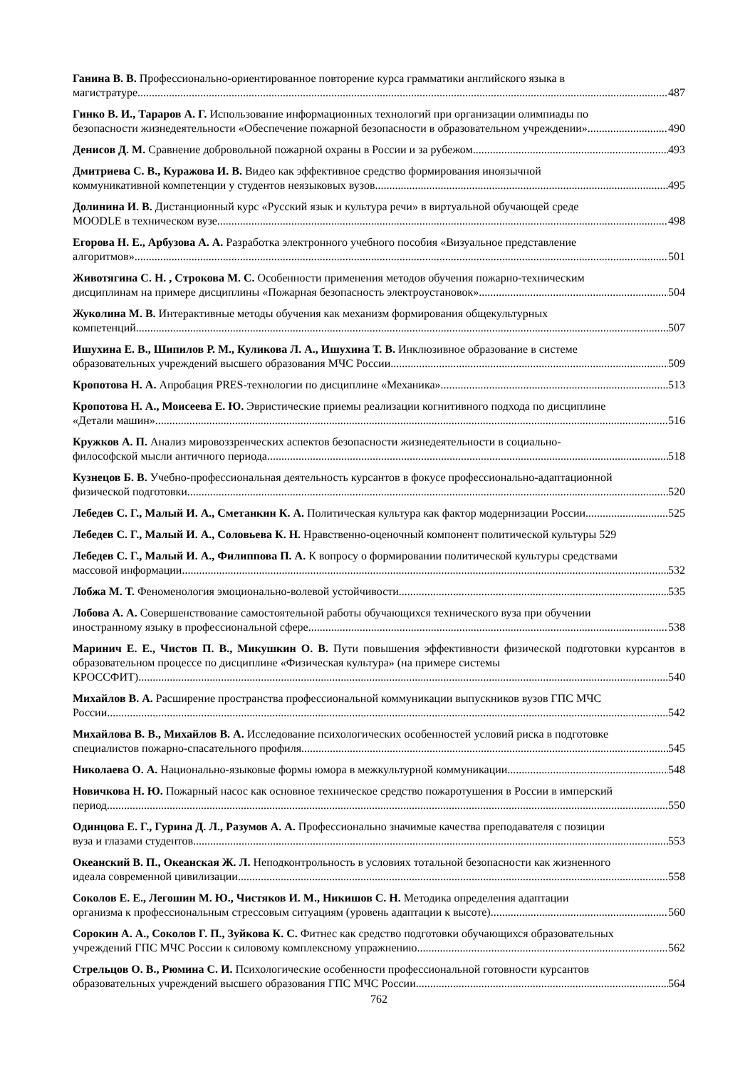Ганина В. В. Профессионально-ориентированное повторение курса грамматики английского языка в
магистратуре 487
Гинко В. И., Тараров А. Г. Использование информационных технологий при организации олимпиады по
безопасности жизнедеятельности «Обеспечение пожарной безопасности в образовательном учреждении» 490
Денисов Д. М. Сравнение добровольной пожарной охраны в России и за рубежом 493
Дмитриева С. В., Куражова И. В. Видео как эффективное средство формирования иноязычной
коммуникативной компетенции у студентов неязыковых вузов 495
Долинина И. В. Дистанционный курс «Русский язык и культура речи» в виртуальной обучающей среде
MOODLE в техническом вузе 498
Егорова Н. Е., Арбузова А. А. Разработка электронного учебного пособия «Визуальное представление
алгоритмов» 501
Животягина С. Н. , Строкова М. С. Особенности применения методов обучения пожарно-техническим
дисциплинам на примере дисциплины «Пожарная безопасность электроустановок» 504
Жуколина М. В. Интерактивные методы обучения как механизм формирования общекультурных
компетенций 507
Ишухина Е. В., Шипилов Р. М., Куликова Л. А., Ишухина Т. В. Инклюзивное образование в системе
образовательных учреждений высшего образования МЧС России 509
Кропотова Н. А. Апробация PRES-технологии по дисциплине «Механика» 513
Кропотова Н. А., Моисеева Е. Ю. Эвристические приемы реализации когнитивного подхода по дисциплине
«Детали машин» 516
Кружков А. П. Анализ мировоззренческих аспектов безопасности жизнедеятельности в социально-
философской мысли античного периода 518
Кузнецов Б. В. Учебно-профессиональная деятельность курсантов в фокусе профессионально-адаптационной
физической подготовки 520
Лебедев С. Г., Малый И. А., Сметанкин К. А. Политическая культура как фактор модернизации России 525
Лебедев С. Г., Малый И. А., Соловьева К. Н. Нравственно-оценочный компонент политической культуры 529
Лебедев С. Г., Малый И. А., Филиппова П. А. К вопросу о формировании политической культуры средствами
массовой информации 532
Лобжа М. Т. Феноменология эмоционально-волевой устойчивости 535
Лобова А. А. Совершенствование самостоятельной работы обучающихся технического вуза при обучении
иностранному языку в профессиональной сфере 538
Маринич Е. Е., Чистов П. В., Микушкин О. В. Пути повышения эффективности физической подготовки курсантов в образовательном процессе по дисциплине «Физическая культура» (на примере системы
КРОССФИТ) 540
Михайлов В. А. Расширение пространства профессиональной коммуникации выпускников вузов ГПС МЧС
России 542
Михайлова В. В., Михайлов В. А. Исследование психологических особенностей условий риска в подготовке
специалистов пожарно-спасательного профиля 545
Николаева О. А. Национально-языковые формы юмора в межкультурной коммуникации 548
Новичкова Н. Ю. Пожарный насос как основное техническое средство пожаротушения в России в имперский
период 550
Одинцова Е. Г., Гурина Д. Л., Разумов А. А. Профессионально значимые качества преподавателя с позиции
вуза и глазами студентов 553
Океанский В. П., Океанская Ж. Л. Неподконтрольность в условиях тотальной безопасности как жизненного
идеала современной цивилизации 558
Соколов Е. Е., Легошин М. Ю., Чистяков И. М., Никишов С. Н. Методика определения адаптации
организма к профессиональным стрессовым ситуациям (уровень адаптации к высоте) 560
Сорокин А. А., Соколов Г. П., Зуйкова К. С. Фитнес как средство подготовки обучающихся образовательных
учреждений ГПС МЧС России к силовому комплексному упражнению 562
Стрельцов О. В., Рюмина С. И. Психологические особенности профессиональной готовности курсантов
образовательных учреждений высшего образования ГПС МЧС России 564
762